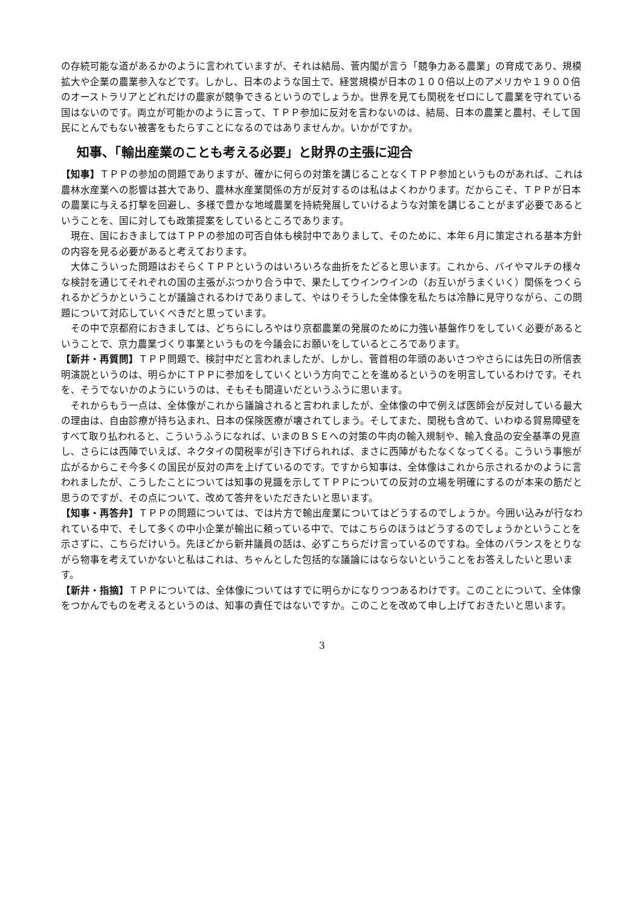の存続可能な道があるかのように言われていますが、それは結局、菅内閣が言う「競争力ある農業」の育成であり、規模拡大や企業の農業参入などです。しかし、日本のような国土で、経営規模が日本の１００倍以上のアメリカや１９００倍のオーストラリアとどれだけの農家が競争できるというのでしょうか。世界を見ても関税をゼロにして農業を守れている国はないのです。両立が可能かのように言って、ＴＰＰ参加に反対を言わないのは、結局、日本の農業と農村、そして国民にとんでもない被害をもたらすことになるのではありませんか。いかがですか。
知事、「輸出産業のことも考える必要」と財界の主張に迎合
【知事】ＴＰＰの参加の問題でありますが、確かに何らの対策を講じることなくＴＰＰ参加というものがあれば、これは農林水産業への影響は甚大であり、農林水産業関係の方が反対するのは私はよくわかります。だからこそ、ＴＰＰが日本の農業に与える打撃を回避し、多様で豊かな地域農業を持続発展していけるような対策を講じることがまず必要であるということを、国に対しても政策提案をしているところであります。
現在、国におきましてはＴＰＰの参加の可否自体も検討中でありまして、そのために、本年６月に策定される基本方針の内容を見る必要があると考えております。
大体こういった問題はおそらくＴＰＰというのはいろいろな曲折をたどると思います。これから、バイやマルチの様々な検討を通じてそれぞれの国の主張がぶつかり合う中で、果たしてウインウインの（お互いがうまくいく）関係をつくられるかどうかということが議論されるわけでありまして、やはりそうした全体像を私たちは冷静に見守りながら、この問題について対応していくべきだと思っています。
その中で京都府におきましては、どちらにしろやはり京都農業の発展のために力強い基盤作りをしていく必要があるということで、京力農業づくり事業というものを今議会にお願いをしているところであります。
【新井・再質問】ＴＰＰ問題で、検討中だと言われましたが、しかし、菅首相の年頭のあいさつやさらには先日の所信表明演説というのは、明らかにＴＰＰに参加をしていくという方向でことを進めるというのを明言しているわけです。それを、そうでないかのようにいうのは、そもそも間違いだというふうに思います。
それからもう一点は、全体像がこれから議論されると言われましたが、全体像の中で例えば医師会が反対している最大の理由は、自由診療が持ち込まれ、日本の保険医療が壊されてしまう。そしてまた、関税も含めて、いわゆる貿易障壁をすべて取り払われると、こういうふうになれば、いまのＢＳＥへの対策の牛肉の輸入規制や、輸入食品の安全基準の見直し、さらには西陣でいえば、ネクタイの関税率が引き下げられれば、まさに西陣がもたなくなってくる。こういう事態が広がるからこそ今多くの国民が反対の声を上げているのです。ですから知事は、全体像はこれから示されるかのように言われましたが、こうしたことについては知事の見識を示してＴＰＰについての反対の立場を明確にするのが本来の筋だと思うのですが、その点について、改めて答弁をいただきたいと思います。
【知事・再答弁】ＴＰＰの問題については、では片方で輸出産業についてはどうするのでしょうか。今囲い込みが行なわれている中で、そして多くの中小企業が輸出に頼っている中で、ではこちらのほうはどうするのでしょうかということを示さずに、こちらだけいう。先ほどから新井議員の話は、必ずこちらだけ言っているのですね。全体のバランスをとりながら物事を考えていかないと私はこれは、ちゃんとした包括的な議論にはならないということをお答えしたいと思います。
【新井・指摘】ＴＰＰについては、全体像についてはすでに明らかになりつつあるわけです。このことについて、全体像をつかんでものを考えるというのは、知事の責任ではないですか。このことを改めて申し上げておきたいと思います。
3